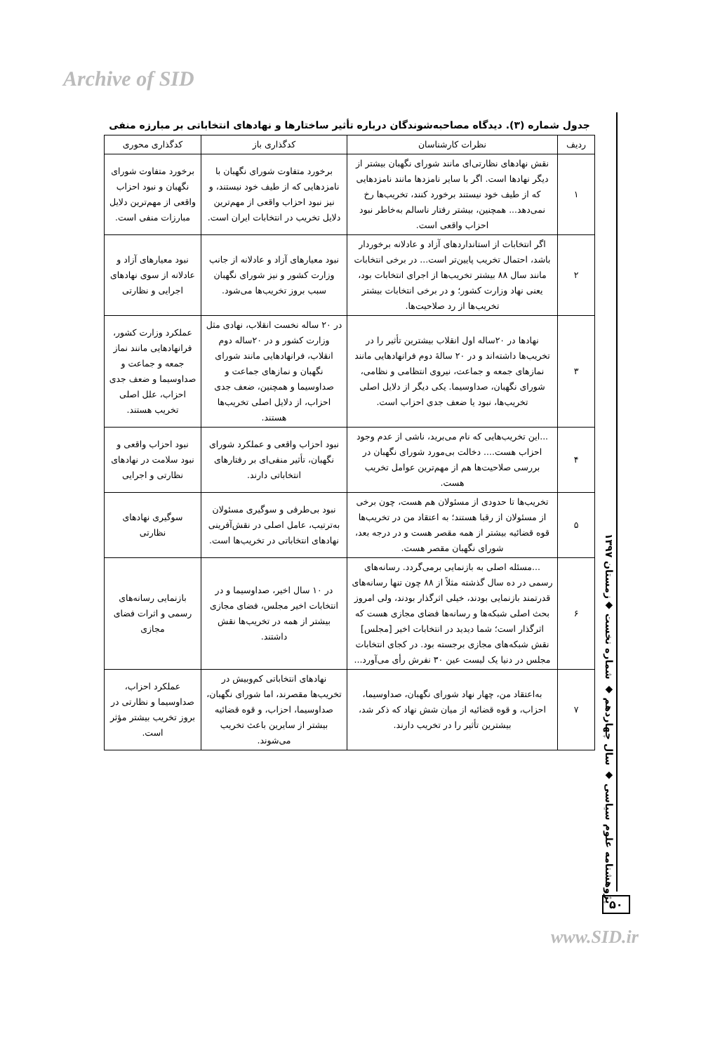Archive of SID
جدول شماره (۳). دیدگاه مصاحبه‌شوندگان درباره تأثیر ساختارها و نهادهای انتخاباتی بر مبارزه منفی
| ردیف | نظرات کارشناسان | کدگذاری باز | کدگذاری محوری |
| --- | --- | --- | --- |
| ۱ | نقش نهادهای نظارتی‌ای مانند شورای نگهبان بیشتر از دیگر نهادها است. اگر با سایر نامزدها مانند نامزدهایی که از طیف خود نیستند برخورد کنند، تخریب‌ها رخ نمی‌دهد... همچنین، بیشتر رفتار ناسالم به‌خاطر نبود احزاب واقعی است. | برخورد متفاوت شورای نگهبان با نامزدهایی که از طیف خود نیستند، و نیز نبود احزاب واقعی از مهم‌ترین دلایل تخریب در انتخابات ایران است. | برخورد متفاوت شورای نگهبان و نبود احزاب واقعی از مهم‌ترین دلایل مبارزات منفی است. |
| ۲ | اگر انتخابات از استانداردهای آزاد و عادلانه برخوردار باشد، احتمال تخریب پایین‌تر است... در برخی انتخابات مانند سال ۸۸ بیشتر تخریب‌ها از اجرای انتخابات بود، یعنی نهاد وزارت کشور؛ و در برخی انتخابات بیشتر تخریب‌ها از رد صلاحیت‌ها. | نبود معیارهای آزاد و عادلانه از جانب وزارت کشور و نیز شورای نگهبان سبب بروز تخریب‌ها می‌شود. | نبود معیارهای آزاد و عادلانه از سوی نهادهای اجرایی و نظارتی |
| ۳ | نهادها در ۲۰ساله اول انقلاب بیشترین تأثیر را در تخریب‌ها داشته‌اند و در ۲۰ سالهٔ دوم فرانهادهایی مانند نمازهای جمعه و جماعت، نیروی انتظامی و نظامی، شورای نگهبان، صداوسیما. یکی دیگر از دلایل اصلی تخریب‌ها، نبود یا ضعف جدی احزاب است. | در ۲۰ ساله نخست انقلاب، نهادی مثل وزارت کشور و در ۲۰ساله دوم انقلاب، فرانهادهایی مانند شورای نگهبان و نمازهای جماعت و صداوسیما و همچنین، ضعف جدی احزاب، از دلایل اصلی تخریب‌ها هستند. | عملکرد وزارت کشور، فرانهادهایی مانند نماز جمعه و جماعت و صداوسیما و ضعف جدی احزاب، علل اصلی تخریب هستند. |
| ۴ | ...این تخریب‌هایی که نام می‌برید، ناشی از عدم وجود احزاب هست.... دخالت بی‌مورد شورای نگهبان در بررسی صلاحیت‌ها هم از مهم‌ترین عوامل تخریب هست. | نبود احزاب واقعی و عملکرد شورای نگهبان، تأثیر منفی‌ای بر رفتارهای انتخاباتی دارند. | نبود احزاب واقعی و نبود سلامت در نهادهای نظارتی و اجرایی |
| ۵ | تخریب‌ها تا حدودی از مسئولان هم هست، چون برخی از مسئولان از رقبا هستند؛ به اعتقاد من در تخریب‌ها قوه قضائیه بیشتر از همه مقصر هست و در درجه بعد، شورای نگهبان مقصر هست. | نبود بی‌طرفی و سوگیری مسئولان به‌ترتیب، عامل اصلی در نقش‌آفرینی نهادهای انتخاباتی در تخریب‌ها است. | سوگیری نهادهای نظارتی |
| ۶ | ...مسئله اصلی به بازنمایی برمی‌گردد. رسانه‌های رسمی در ده سال گذشته مثلاً از ۸۸ چون تنها رسانه‌های قدرتمند بازنمایی بودند، خیلی اثرگذار بودند، ولی امروز بحث اصلی شبکه‌ها و رسانه‌ها فضای مجازی هست که اثرگذار است؛ شما دیدید در انتخابات اخیر [مجلس] نقش شبکه‌های مجازی برجسته بود. در کجای انتخابات مجلس در دنیا یک لیست عین ۳۰ نفرش رأی می‌آورد... | در ۱۰ سال اخیر، صداوسیما و در انتخابات اخیر مجلس، فضای مجازی بیشتر از همه در تخریب‌ها نقش داشتند. | بازنمایی رسانه‌های رسمی و اثرات فضای مجازی |
| ۷ | به‌اعتقاد من، چهار نهاد شورای نگهبان، صداوسیما، احزاب، و قوه قضائیه از میان شش نهاد که ذکر شد، بیشترین تأثیر را در تخریب دارند. | نهادهای انتخاباتی کم‌وبیش در تخریب‌ها مقصرند، اما شورای نگهبان، صداوسیما، احزاب، و قوه قضائیه بیشتر از سایرین باعث تخریب می‌شوند. | عملکرد احزاب، صداوسیما و نظارتی در بروز تخریب بیشتر مؤثر است. |
پژوهشنامه علوم سیاسی ◆ سال چهاردهم ◆ شماره نخست ◆زمستان ۱۳۹۷
۵۰
www.SID.ir